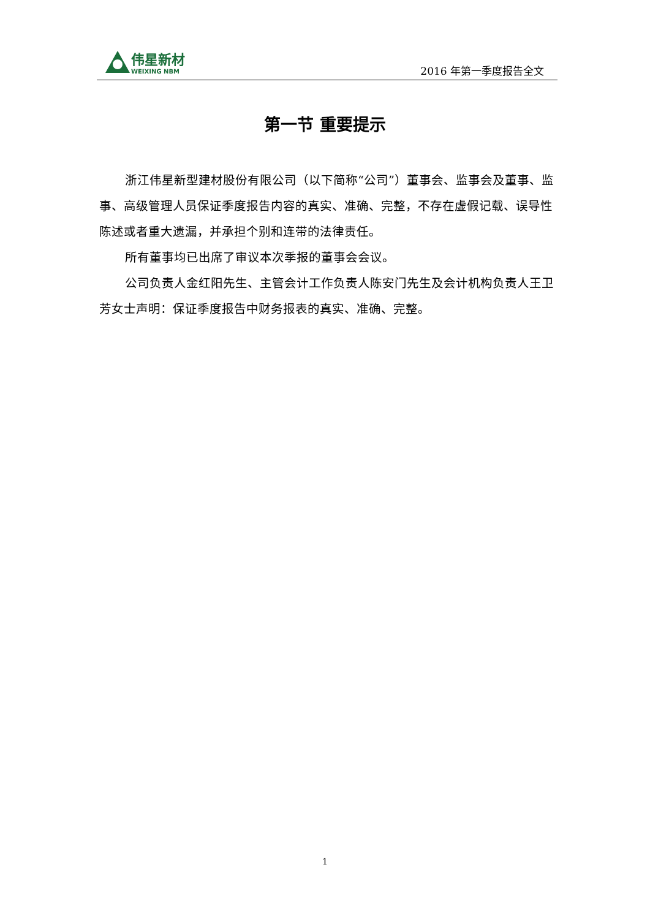伟星新材
WEIXING NBM
2016 年第一季度报告全文
第一节 重要提示
浙江伟星新型建材股份有限公司（以下简称“公司”）董事会、监事会及董事、监事、高级管理人员保证季度报告内容的真实、准确、完整，不存在虚假记载、误导性陈述或者重大遗漏，并承担个别和连带的法律责任。
所有董事均已出席了审议本次季报的董事会会议。
公司负责人金红阳先生、主管会计工作负责人陈安门先生及会计机构负责人王卫芳女士声明：保证季度报告中财务报表的真实、准确、完整。
1